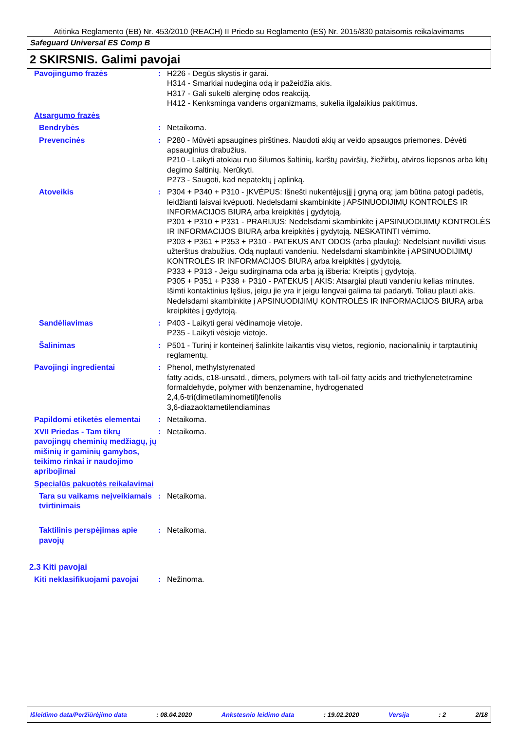Atitinka Reglamento (EB) Nr. 453/2010 (REACH) II Priedo su Reglamento (ES) Nr. 2015/830 pataisomis reikalavimams
Safeguard Universal ES Comp B
2 SKIRSNIS. Galimi pavojai
| Pavojingumo frazės | : | H226 - Degūs skystis ir garai. H314 - Smarkiai nudegina odą ir pažeidžia akis. H317 - Gali sukelti alerginę odos reakciją. H412 - Kenksminga vandens organizmams, sukelia ilgalaikius pakitimus. |
| Atsargumo frazės | | |
| Bendrybės | : | Netaikoma. |
| Prevencinės | : | P280 - Mūvėti apsaugines pirštines. Naudoti akių ar veido apsaugos priemones. Dėvėti apsauginius drabužius. P210 - Laikyti atokiau nuo šilumos šaltinių, karštų paviršių, žiežirbų, atviros liepsnos arba kitų degimo šaltinių. Nerūkyti. P273 - Saugoti, kad nepatektų į aplinką. |
| Atoveikis | : | P304 + P340 + P310 - ĮKVĖPUS: Išnešti nukentėjusįjį į gryną orą; jam būtina patogi padėtis, leidžianti laisvai kvėpuoti. Nedelsdami skambinkite į APSINUODIJIMŲ KONTROLĖS IR INFORMACIJOS BIURĄ arba kreipkitės į gydytoją. P301 + P310 + P331 - PRARIJUS: Nedelsdami skambinkite į APSINUODIJIMŲ KONTROLĖS IR INFORMACIJOS BIURĄ arba kreipkitės į gydytoją. NESKATINTI vėmimo. P303 + P361 + P353 + P310 - PATEKUS ANT ODOS (arba plaukų): Nedelsiant nuvilkti visus užterštus drabužius. Odą nuplauti vandeniu. Nedelsdami skambinkite į APSINUODIJIMŲ KONTROLĖS IR INFORMACIJOS BIURĄ arba kreipkitės į gydytoją. P333 + P313 - Jeigu sudirginama oda arba ją išberia: Kreiptis į gydytoją. P305 + P351 + P338 + P310 - PATEKUS Į AKIS: Atsargiai plauti vandeniu kelias minutes. Išimti kontaktinius lęšius, jeigu jie yra ir jeigu lengvai galima tai padaryti. Toliau plauti akis. Nedelsdami skambinkite į APSINUODIJIMŲ KONTROLĖS IR INFORMACIJOS BIURĄ arba kreipkitės į gydytoją. |
| Sandėliavimas | : | P403 - Laikyti gerai vėdinamoje vietoje. P235 - Laikyti vėsioje vietoje. |
| Šalinimas | : | P501 - Turinį ir konteinerį šalinkite laikantis visų vietos, regionio, nacionalinių ir tarptautinių reglamentų. |
| Pavojingi ingredientai | : | Phenol, methylstyrenated fatty acids, c18-unsatd., dimers, polymers with tall-oil fatty acids and triethylenetetramine formaldehyde, polymer with benzenamine, hydrogenated 2,4,6-tri(dimetilaminometil)fenolis 3,6-diazaoktametilendiaminas |
| Papildomi etiketės elementai | : | Netaikoma. |
| XVII Priedas - Tam tikrų pavojingų cheminių medžiagų, jų mišinių ir gaminių gamybos, teikimo rinkai ir naudojimo apribojimai | : | Netaikoma. |
| Specialūs pakuotės reikalavimai | | |
| Tara su vaikams neįveikiamais tvirtinimais | : | Netaikoma. |
| Taktilinis perspėjimas apie pavojų | : | Netaikoma. |
| 2.3 Kiti pavojai | | |
| Kiti neklasifikuojami pavojai | : | Nežinoma. |
Išleidimo data/Peržiūrėjimo data: 08.04.2020 Ankstesnio leidimo data: 19.02.2020 Versija: 2 2/18